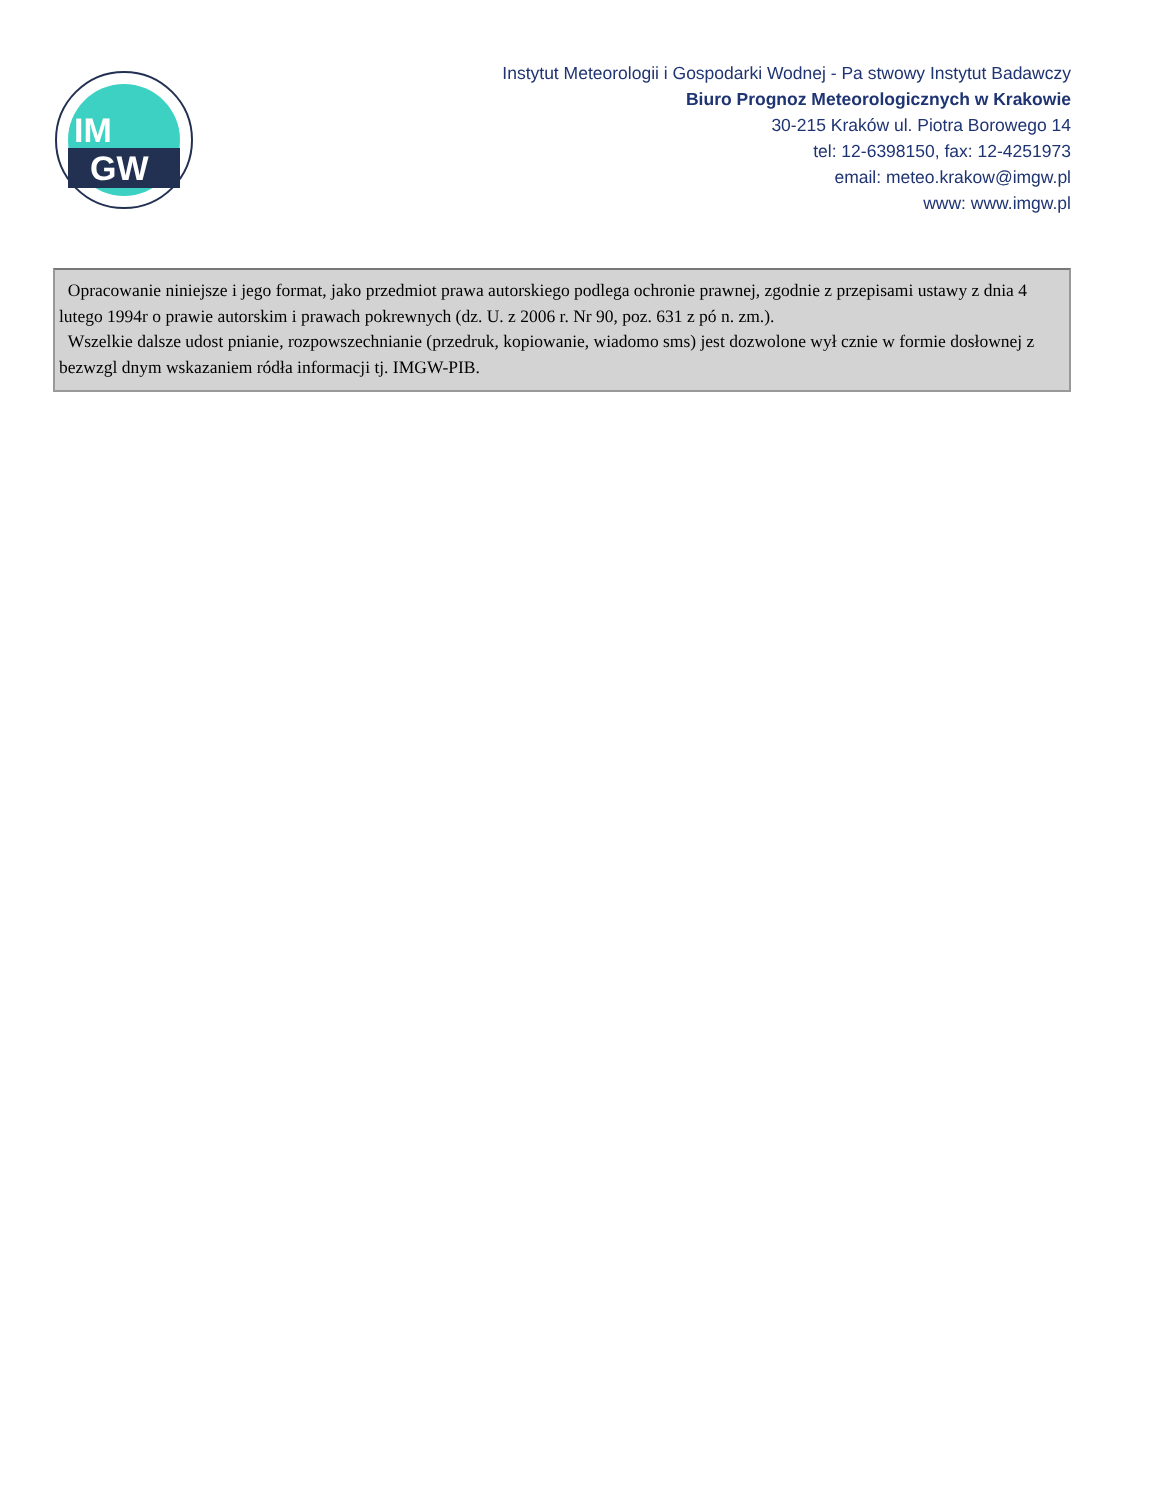IM
GW
Instytut Meteorologii i Gospodarki Wodnej - Pa stwowy Instytut Badawczy
Biuro Prognoz Meteorologicznych w Krakowie
30-215 Kraków ul. Piotra Borowego 14
tel: 12-6398150, fax: 12-4251973
email: meteo.krakow@imgw.pl
www: www.imgw.pl
Opracowanie niniejsze i jego format, jako przedmiot prawa autorskiego podlega ochronie prawnej, zgodnie z przepisami ustawy z dnia 4 lutego 1994r o prawie autorskim i prawach pokrewnych (dz. U. z 2006 r. Nr 90, poz. 631 z pó n. zm.).
Wszelkie dalsze udost pnianie, rozpowszechnianie (przedruk, kopiowanie, wiadomo sms) jest dozwolone wył cznie w formie dosłownej z bezwzgl dnym wskazaniem ródła informacji tj. IMGW-PIB.